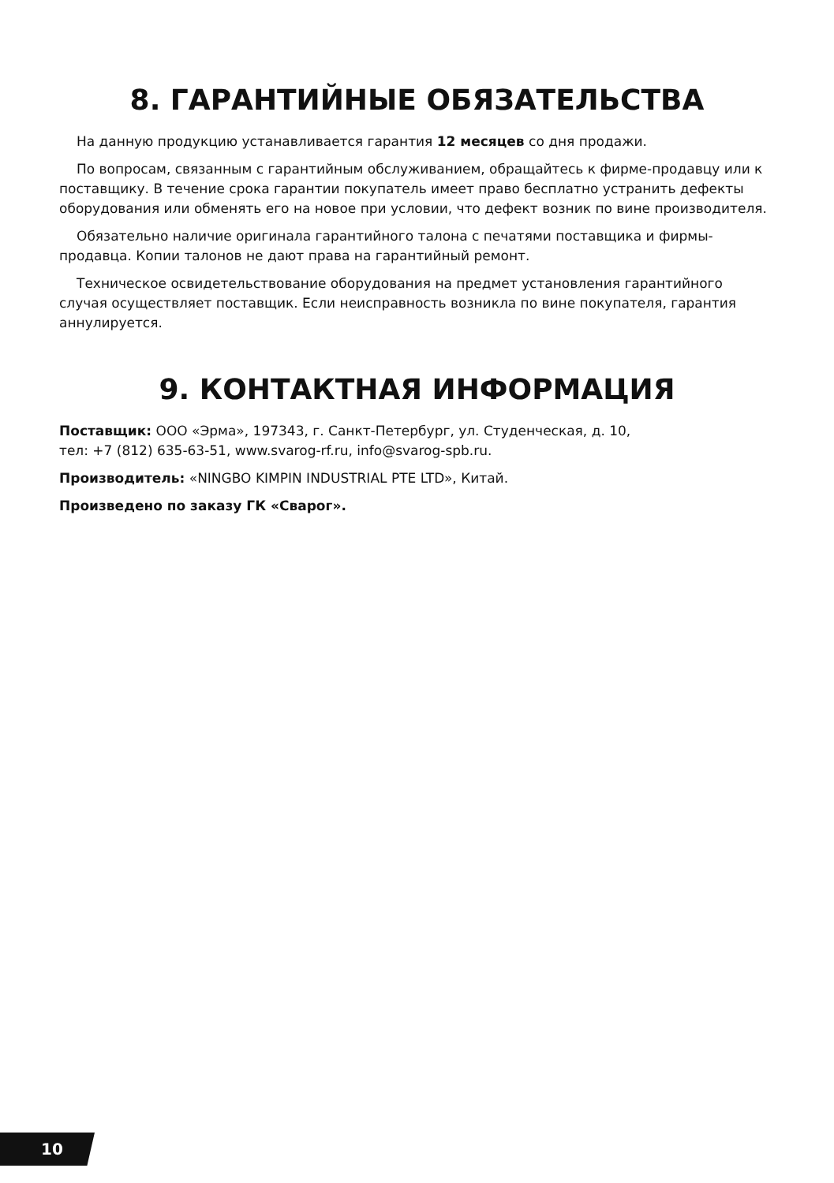8. ГАРАНТИЙНЫЕ ОБЯЗАТЕЛЬСТВА
На данную продукцию устанавливается гарантия 12 месяцев со дня продажи.
По вопросам, связанным с гарантийным обслуживанием, обращайтесь к фирме-продавцу или к поставщику. В течение срока гарантии покупатель имеет право бесплатно устранить дефекты оборудования или обменять его на новое при условии, что дефект возник по вине производителя.
Обязательно наличие оригинала гарантийного талона с печатями поставщика и фирмы-продавца. Копии талонов не дают права на гарантийный ремонт.
Техническое освидетельствование оборудования на предмет установления гарантийного случая осуществляет поставщик. Если неисправность возникла по вине покупателя, гарантия аннулируется.
9. КОНТАКТНАЯ ИНФОРМАЦИЯ
Поставщик: ООО «Эрма», 197343, г. Санкт-Петербург, ул. Студенческая, д. 10,
тел: +7 (812) 635-63-51, www.svarog-rf.ru, info@svarog-spb.ru.
Производитель: «NINGBO KIMPIN INDUSTRIAL PTE LTD», Китай.
Произведено по заказу ГК «Сварог».
10